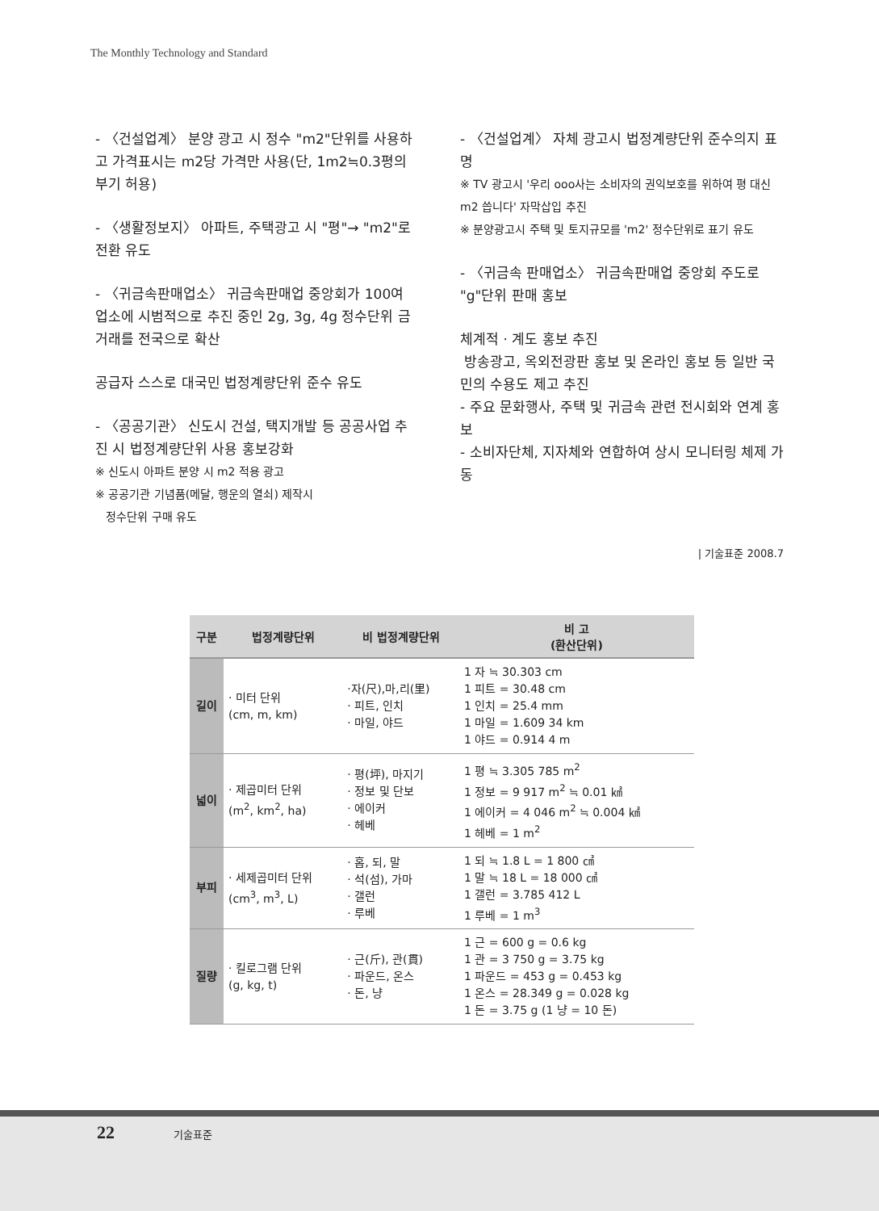The Monthly Technology and Standard
- 〈건설업계〉 분양 광고 시 정수 "m2"단위를 사용하고 가격표시는 m2당 가격만 사용(단, 1m2≒0.3평의 부기 허용)
- 〈생활정보지〉 아파트, 주택광고 시 "평"→ "m2"로 전환 유도
- 〈귀금속판매업소〉 귀금속판매업 중앙회가 100여 업소에 시범적으로 추진 중인 2g, 3g, 4g 정수단위 금거래를 전국으로 확산
공급자 스스로 대국민 법정계량단위 준수 유도
- 〈공공기관〉 신도시 건설, 택지개발 등 공공사업 추진 시 법정계량단위 사용 홍보강화
※ 신도시 아파트 분양 시 m2 적용 광고
※ 공공기관 기념품(메달, 행운의 열쇠) 제작시
정수단위 구매 유도
- 〈건설업계〉 자체 광고시 법정계량단위 준수의지 표명
※ TV 광고시 '우리 ooo사는 소비자의 권익보호를 위하여 평 대신 m2 씁니다' 자막삽입 추진
※ 분양광고시 주택 및 토지규모를 'm2' 정수단위로 표기 유도
- 〈귀금속 판매업소〉 귀금속판매업 중앙회 주도로 "g"단위 판매 홍보
체계적 · 계도 홍보 추진
방송광고, 옥외전광판 홍보 및 온라인 홍보 등 일반 국민의 수용도 제고 추진
- 주요 문화행사, 주택 및 귀금속 관련 전시회와 연계 홍보
- 소비자단체, 지자체와 연합하여 상시 모니터링 체제 가동
| 기술표준 2008.7
| 구분 | 법정계량단위 | 비 법정계량단위 | 비 고 (환산단위) |
| --- | --- | --- | --- |
| 길이 | · 미터 단위 (cm, m, km) | ·자(尺),마,리(里) · 피트, 인치 · 마일, 야드 | 1 자 ≒ 30.303 cm 1 피트 = 30.48 cm 1 인치 = 25.4 mm 1 마일 = 1.609 34 km 1 야드 = 0.914 4 m |
| 넓이 | · 제곱미터 단위 (m<sup>2</sup>, km<sup>2</sup>, ha) | · 평(坪), 마지기 · 정보 및 단보 · 에이커 · 헤베 | 1 평 ≒ 3.305 785 m<sup>2</sup> 1 정보 = 9 917 m<sup>2</sup> ≒ 0.01 ㎢ 1 에이커 = 4 046 m<sup>2</sup> ≒ 0.004 ㎢ 1 헤베 = 1 m<sup>2</sup> |
| 부피 | · 세제곱미터 단위 (cm<sup>3</sup>, m<sup>3</sup>, L) | · 홉, 되, 말 · 석(섬), 가마 · 갤런 · 루베 | 1 되 ≒ 1.8 L = 1 800 ㎤ 1 말 ≒ 18 L = 18 000 ㎤ 1 갤런 = 3.785 412 L 1 루베 = 1 m<sup>3</sup> |
| 질량 | · 킬로그램 단위 (g, kg, t) | · 근(斤), 관(貫) · 파운드, 온스 · 돈, 냥 | 1 근 = 600 g = 0.6 kg 1 관 = 3 750 g = 3.75 kg 1 파운드 = 453 g = 0.453 kg 1 온스 = 28.349 g = 0.028 kg 1 돈 = 3.75 g (1 냥 = 10 돈) |
22 기술표준